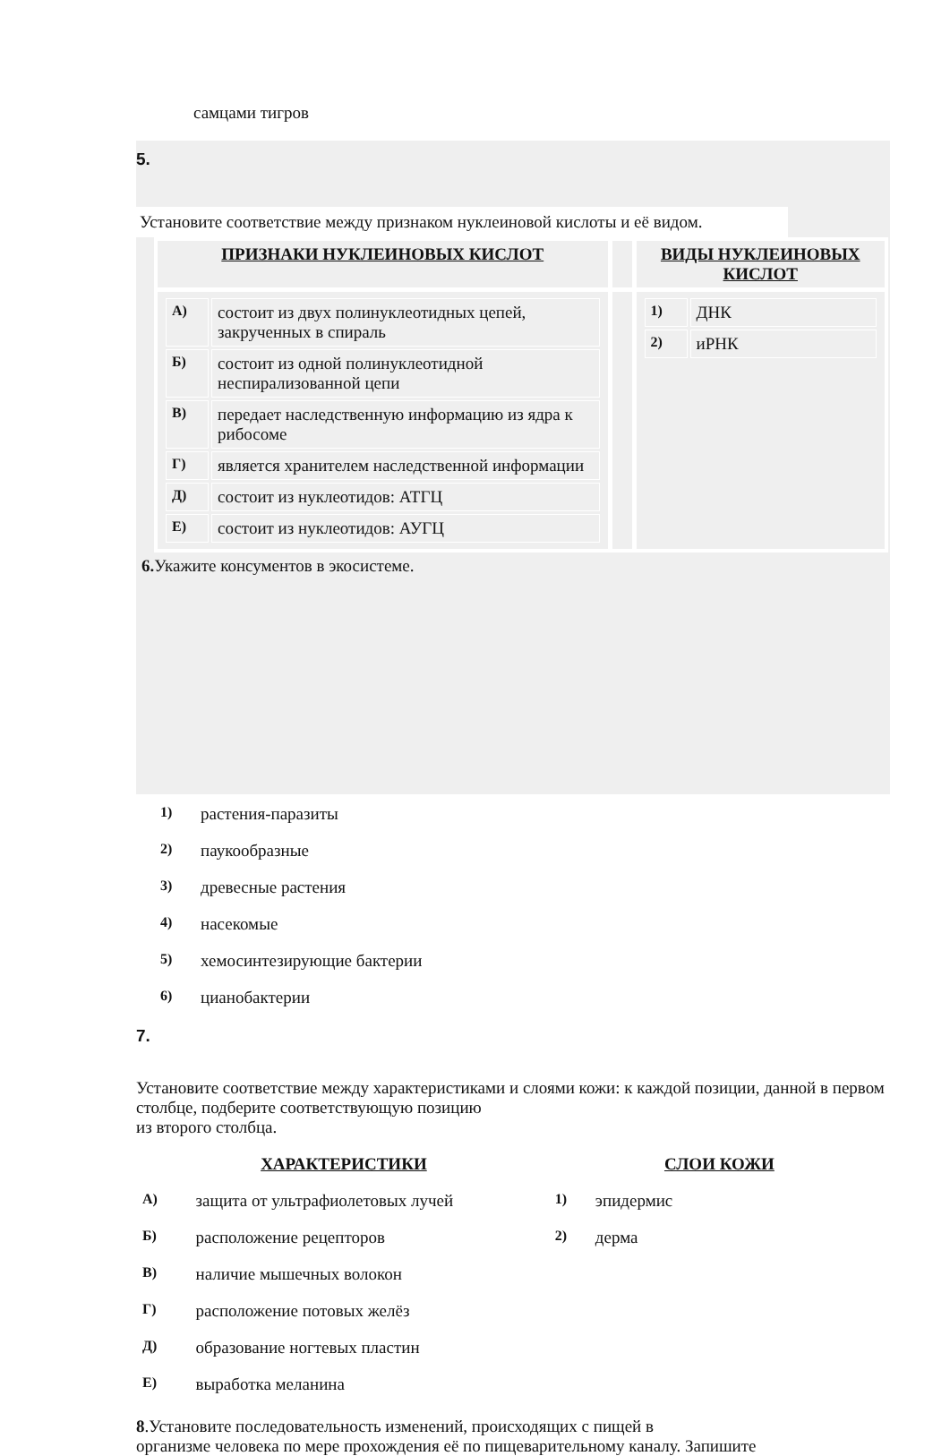самцами тигров
5.
Установите соответствие между признаком нуклеиновой кислоты и её видом.
| ПРИЗНАКИ НУКЛЕИНОВЫХ КИСЛОТ | | ВИДЫ НУКЛЕИНОВЫХ КИСЛОТ |
| / А) / состоит из двух полинуклеотидных цепей, закрученных в спираль / / Б) / состоит из одной полинуклеотидной неспирализованной цепи / / В) / передает наследственную информацию из ядра к рибосоме / / Г) / является хранителем наследственной информации / / Д) / состоит из нуклеотидов: АТГЦ / / Е) / состоит из нуклеотидов: АУГЦ / | | / 1) / ДНК / / 2) / иРНК / |
6. Укажите консументов в экосистеме.
| 1) | растения-паразиты |
| 2) | паукообразные |
| 3) | древесные растения |
| 4) | насекомые |
| 5) | хемосинтезирующие бактерии |
| 6) | цианобактерии |
7.
Установите соответствие между характеристиками и слоями кожи: к каждой позиции, данной в первом столбце, подберите соответствующую позицию
из второго столбца.
| ХАРАКТЕРИСТИКИ | | СЛОИ КОЖИ | |
| А) | защита от ультрафиолетовых лучей | 1) | эпидермис |
| Б) | расположение рецепторов | 2) | дерма |
| В) | наличие мышечных волокон | | |
| Г) | расположение потовых желёз | | |
| Д) | образование ногтевых пластин | | |
| Е) | выработка меланина | | |
8.Установите последовательность изменений, происходящих с пищей в
организме человека по мере прохождения её по пищеварительному каналу. Запишите